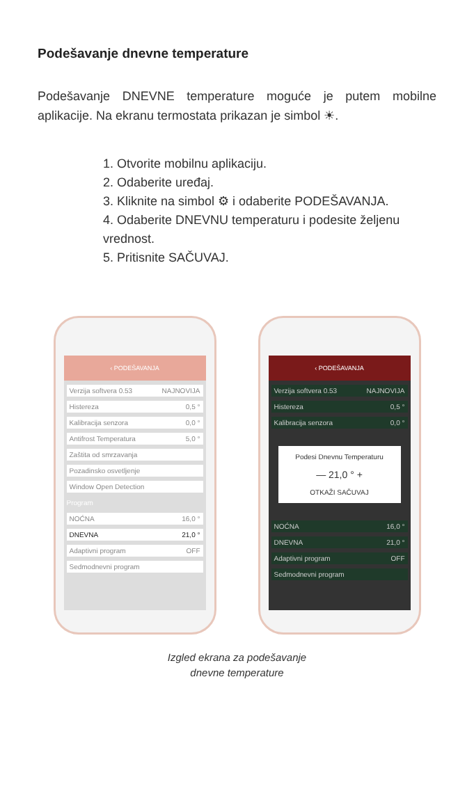Podešavanje dnevne temperature
Podešavanje DNEVNE temperature moguće je putem mobilne aplikacije. Na ekranu termostata prikazan je simbol ☀.
1. Otvorite mobilnu aplikaciju.
2. Odaberite uređaj.
3. Kliknite na simbol ⚙ i odaberite PODEŠAVANJA.
4. Odaberite DNEVNU temperaturu i podesite željenu vrednost.
5. Pritisnite SAČUVAJ.
‹ PODEŠAVANJA
Verzija softvera 0.53 NAJNOVIJA
Histereza 0,5 °
Kalibracija senzora 0,0 °
Antifrost Temperatura 5,0 °
Zaštita od smrzavanja
Pozadinsko osvetljenje
Window Open Detection
Program
NOĆNA 16,0 °
DNEVNA 21,0 °
Adaptivni program OFF
Sedmodnevni program
‹ PODEŠAVANJA
Verzija softvera 0.53 NAJNOVIJA
Histereza 0,5 °
Kalibracija senzora 0,0 °
Podesi Dnevnu Temperaturu
— 21,0 ° +
OTKAŽI SAČUVAJ
NOĆNA 16,0 °
DNEVNA 21,0 °
Adaptivni program OFF
Sedmodnevni program
Izgled ekrana za podešavanje
dnevne temperature